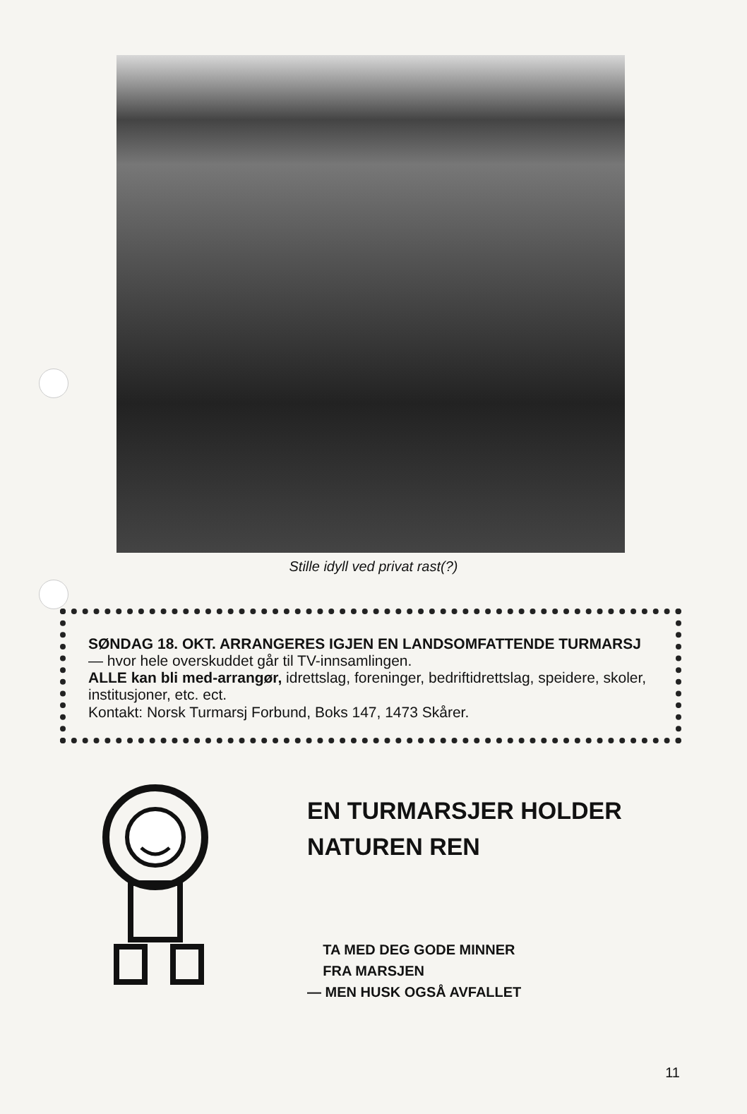Stille idyll ved privat rast(?)
SØNDAG 18. OKT. ARRANGERES IGJEN EN LANDSOMFATTENDE TURMARSJ — hvor hele overskuddet går til TV-innsamlingen.
ALLE kan bli med-arrangør, idrettslag, foreninger, bedriftidrettslag, speidere, skoler, institusjoner, etc. ect.
Kontakt: Norsk Turmarsj Forbund, Boks 147, 1473 Skårer.
EN TURMARSJER HOLDER
NATUREN REN
TA MED DEG GODE MINNER
FRA MARSJEN
— MEN HUSK OGSÅ AVFALLET
11